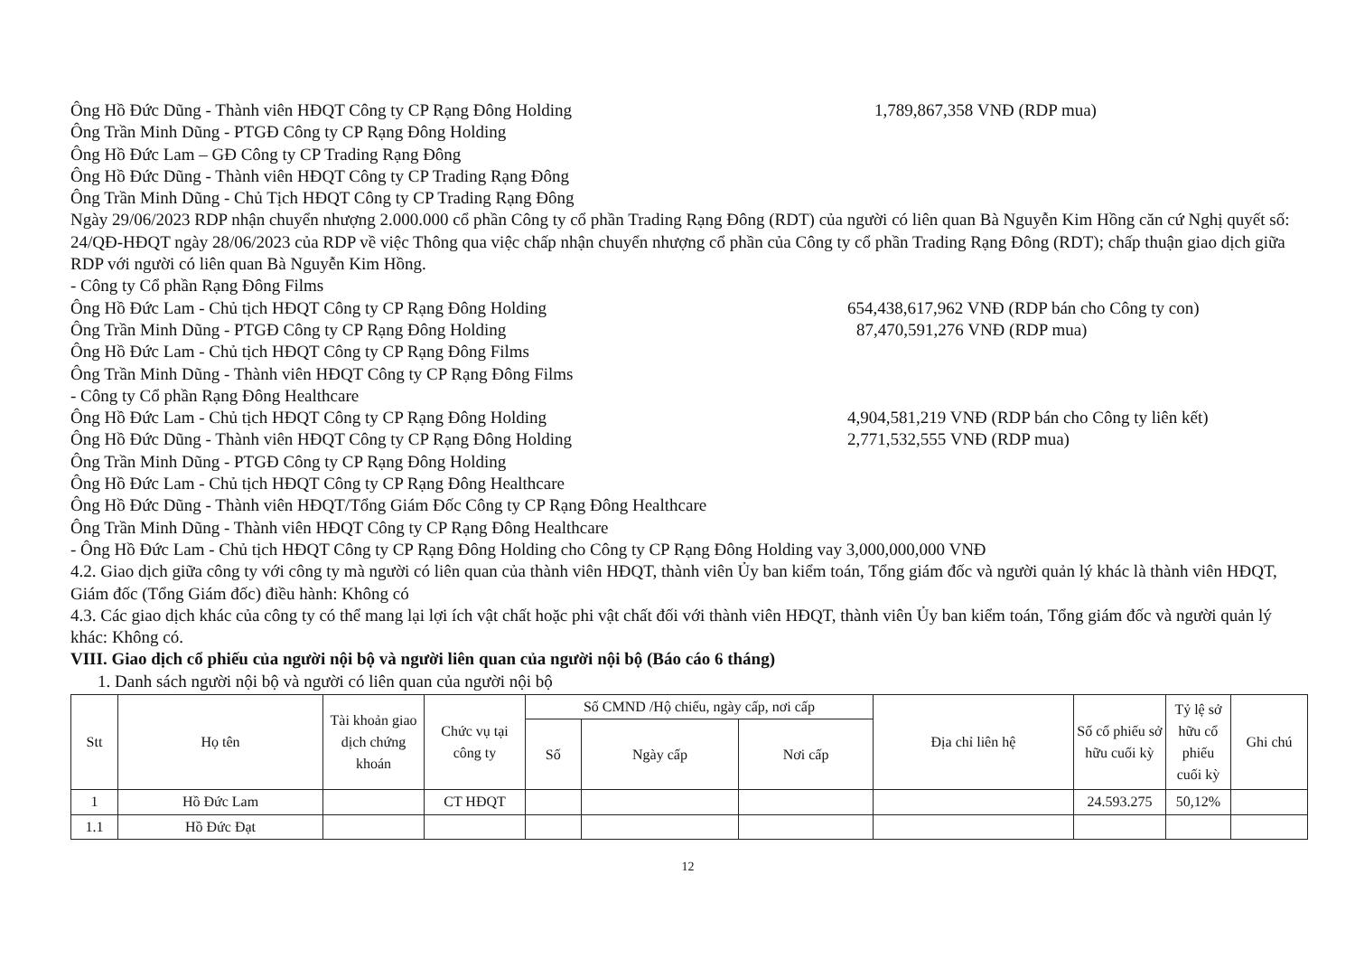Ông Hồ Đức Dũng - Thành viên HĐQT Công ty CP Rạng Đông Holding 1,789,867,358 VNĐ (RDP mua)
Ông Trần Minh Dũng - PTGĐ Công ty CP Rạng Đông Holding
Ông Hồ Đức Lam – GĐ Công ty CP Trading Rạng Đông
Ông Hồ Đức Dũng - Thành viên HĐQT Công ty CP Trading Rạng Đông
Ông Trần Minh Dũng - Chủ Tịch HĐQT Công ty CP Trading Rạng Đông
Ngày 29/06/2023 RDP nhận chuyển nhượng 2.000.000 cổ phần Công ty cổ phần Trading Rạng Đông (RDT) của người có liên quan Bà Nguyễn Kim Hồng căn cứ Nghị quyết số: 24/QĐ-HĐQT ngày 28/06/2023 của RDP về việc Thông qua việc chấp nhận chuyển nhượng cổ phần của Công ty cổ phần Trading Rạng Đông (RDT); chấp thuận giao dịch giữa RDP với người có liên quan Bà Nguyễn Kim Hồng.
- Công ty Cổ phần Rạng Đông Films
Ông Hồ Đức Lam - Chủ tịch HĐQT Công ty CP Rạng Đông Holding 654,438,617,962 VNĐ (RDP bán cho Công ty con)
Ông Trần Minh Dũng - PTGĐ Công ty CP Rạng Đông Holding 87,470,591,276 VNĐ (RDP mua)
Ông Hồ Đức Lam - Chủ tịch HĐQT Công ty CP Rạng Đông Films
Ông Trần Minh Dũng - Thành viên HĐQT Công ty CP Rạng Đông Films
- Công ty Cổ phần Rạng Đông Healthcare
Ông Hồ Đức Lam - Chủ tịch HĐQT Công ty CP Rạng Đông Holding 4,904,581,219 VNĐ (RDP bán cho Công ty liên kết)
Ông Hồ Đức Dũng - Thành viên HĐQT Công ty CP Rạng Đông Holding 2,771,532,555 VNĐ (RDP mua)
Ông Trần Minh Dũng - PTGĐ Công ty CP Rạng Đông Holding
Ông Hồ Đức Lam - Chủ tịch HĐQT Công ty CP Rạng Đông Healthcare
Ông Hồ Đức Dũng - Thành viên HĐQT/Tổng Giám Đốc Công ty CP Rạng Đông Healthcare
Ông Trần Minh Dũng - Thành viên HĐQT Công ty CP Rạng Đông Healthcare
- Ông Hồ Đức Lam - Chủ tịch HĐQT Công ty CP Rạng Đông Holding cho Công ty CP Rạng Đông Holding vay 3,000,000,000 VNĐ
4.2. Giao dịch giữa công ty với công ty mà người có liên quan của thành viên HĐQT, thành viên Ủy ban kiểm toán, Tổng giám đốc và người quản lý khác là thành viên HĐQT, Giám đốc (Tổng Giám đốc) điều hành: Không có
4.3. Các giao dịch khác của công ty có thể mang lại lợi ích vật chất hoặc phi vật chất đối với thành viên HĐQT, thành viên Ủy ban kiểm toán, Tổng giám đốc và người quản lý khác: Không có.
VIII. Giao dịch cổ phiếu của người nội bộ và người liên quan của người nội bộ (Báo cáo 6 tháng)
1. Danh sách người nội bộ và người có liên quan của người nội bộ
| Stt | Họ tên | Tài khoản giao dịch chứng khoán | Chức vụ tại công ty | Số CMND /Hộ chiếu, ngày cấp, nơi cấp | | | Địa chỉ liên hệ | Số cổ phiếu sở hữu cuối kỳ | Tỷ lệ sở hữu cổ phiếu cuối kỳ | Ghi chú |
| --- | --- | --- | --- | --- | --- | --- | --- | --- | --- | --- |
| | | | | Số | Ngày cấp | Nơi cấp | | | | |
| 1 | Hồ Đức Lam | | CT HĐQT | | | | | 24.593.275 | 50,12% | |
| 1.1 | Hồ Đức Đạt | | | | | | | | | |
12